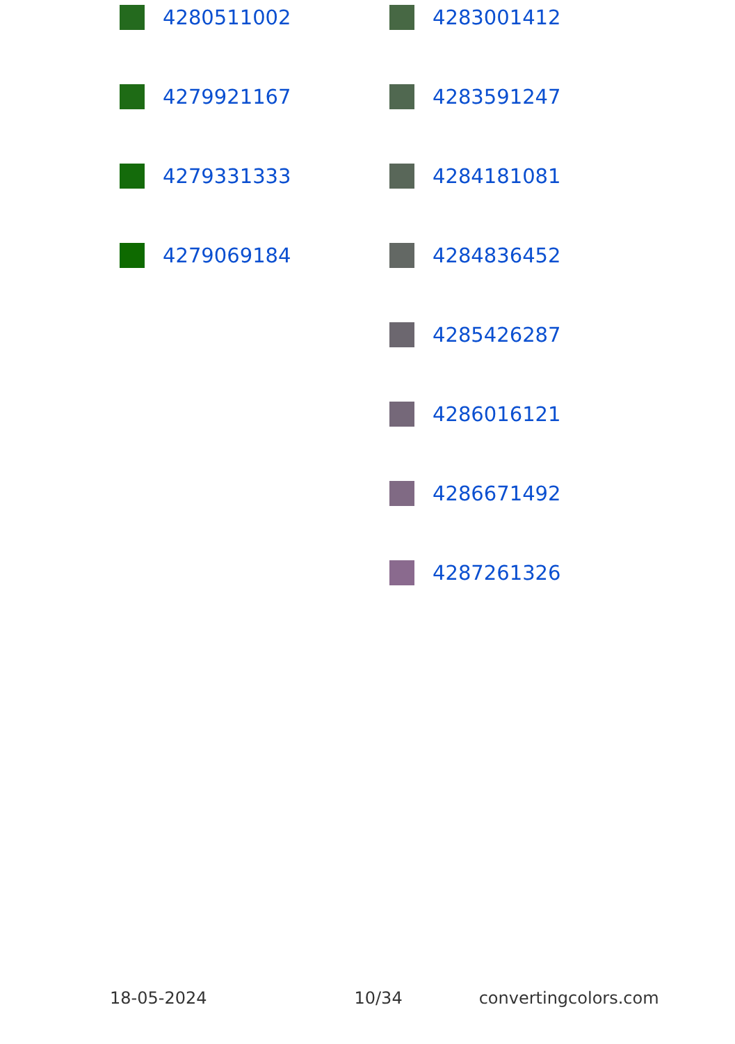4280511002
4279921167
4279331333
4279069184
4283001412
4283591247
4284181081
4284836452
4285426287
4286016121
4286671492
4287261326
18-05-2024 10/34 convertingcolors.com